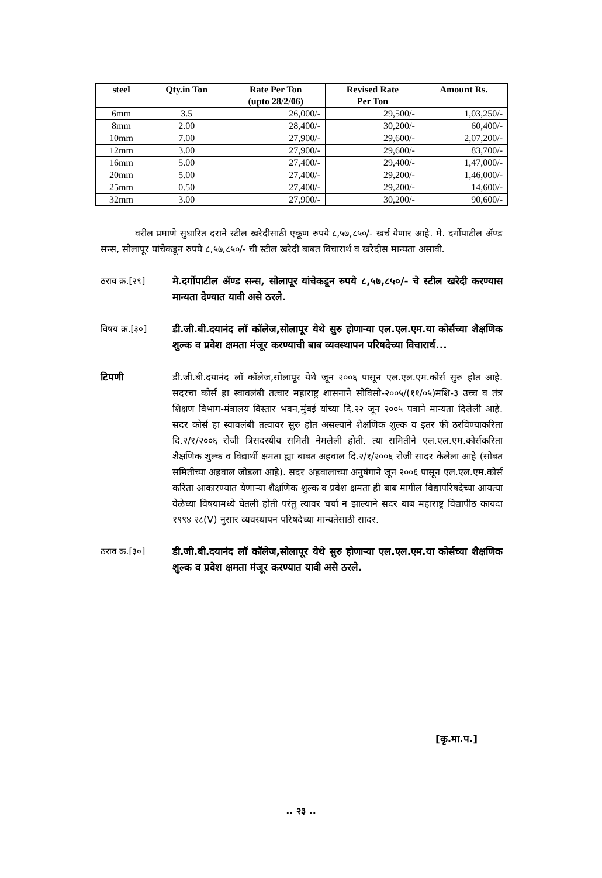| steel | Qty.in Ton | Rate Per Ton (upto 28/2/06) | Revised Rate Per Ton | Amount Rs. |
| --- | --- | --- | --- | --- |
| 6mm | 3.5 | 26,000/- | 29,500/- | 1,03,250/- |
| 8mm | 2.00 | 28,400/- | 30,200/- | 60,400/- |
| 10mm | 7.00 | 27,900/- | 29,600/- | 2,07,200/- |
| 12mm | 3.00 | 27,900/- | 29,600/- | 83,700/- |
| 16mm | 5.00 | 27,400/- | 29,400/- | 1,47,000/- |
| 20mm | 5.00 | 27,400/- | 29,200/- | 1,46,000/- |
| 25mm | 0.50 | 27,400/- | 29,200/- | 14,600/- |
| 32mm | 3.00 | 27,900/- | 30,200/- | 90,600/- |
वरील प्रमाणे सुधारित दराने स्टील खरेदीसाठी एकूण रुपये ८,५७,८५०/- खर्च येणार आहे. मे. दर्गोपाटील ॲण्ड सन्स, सोलापूर यांचेकडून रुपये ८,५७,८५०/- ची स्टील खरेदी बाबत विचारार्थ व खरेदीस मान्यता असावी.
ठराव क्र.[२९] मे.दर्गोपाटील ॲण्ड सन्स, सोलापूर यांचेकडून रुपये ८,५७,८५०/- चे स्टील खरेदी करण्यास मान्यता देण्यात यावी असे ठरले.
विषय क्र.[३०] डी.जी.बी.दयानंद लॉ कॉलेज,सोलापूर येथे सुरु होणाऱ्या एल.एल.एम.या कोर्सच्या शैक्षणिक शुल्क व प्रवेश क्षमता मंजूर करण्याची बाब व्यवस्थापन परिषदेच्या विचारार्थ...
टिपणी डी.जी.बी.दयानंद लॉ कॉलेज,सोलापूर येथे जून २००६ पासून एल.एल.एम.कोर्स सुरु होत आहे. सदरचा कोर्स हा स्वावलंबी तत्वार महाराष्ट्र शासनाने सोविसो-२००५/(११/०५)मशि-३ उच्च व तंत्र शिक्षण विभाग-मंत्रालय विस्तार भवन,मुंबई यांच्या दि.२२ जून २००५ पत्राने मान्यता दिलेली आहे. सदर कोर्स हा स्वावलंबी तत्वावर सुरु होत असल्याने शैक्षणिक शुल्क व इतर फी ठरविण्याकरिता दि.२/१/२००६ रोजी त्रिसदस्यीय समिती नेमलेली होती. त्या समितीने एल.एल.एम.कोर्सकरिता शैक्षणिक शुल्क व विद्यार्थी क्षमता ह्या बाबत अहवाल दि.२/१/२००६ रोजी सादर केलेला आहे (सोबत समितीच्या अहवाल जोडला आहे). सदर अहवालाच्या अनुषंगाने जून २००६ पासून एल.एल.एम.कोर्स करिता आकारण्यात येणाऱ्या शैक्षणिक शुल्क व प्रवेश क्षमता ही बाब मागील विद्यापरिषदेच्या आयत्या वेळेच्या विषयामध्ये घेतली होती परंतु त्यावर चर्चा न झाल्याने सदर बाब महाराष्ट्र विद्यापीठ कायदा १९९४ २८(V) नुसार व्यवस्थापन परिषदेच्या मान्यतेसाठी सादर.
ठराव क्र.[३०] डी.जी.बी.दयानंद लॉ कॉलेज,सोलापूर येथे सुरु होणाऱ्या एल.एल.एम.या कोर्सच्या शैक्षणिक शुल्क व प्रवेश क्षमता मंजूर करण्यात यावी असे ठरले.
[कृ.मा.प.]
.. २३ ..